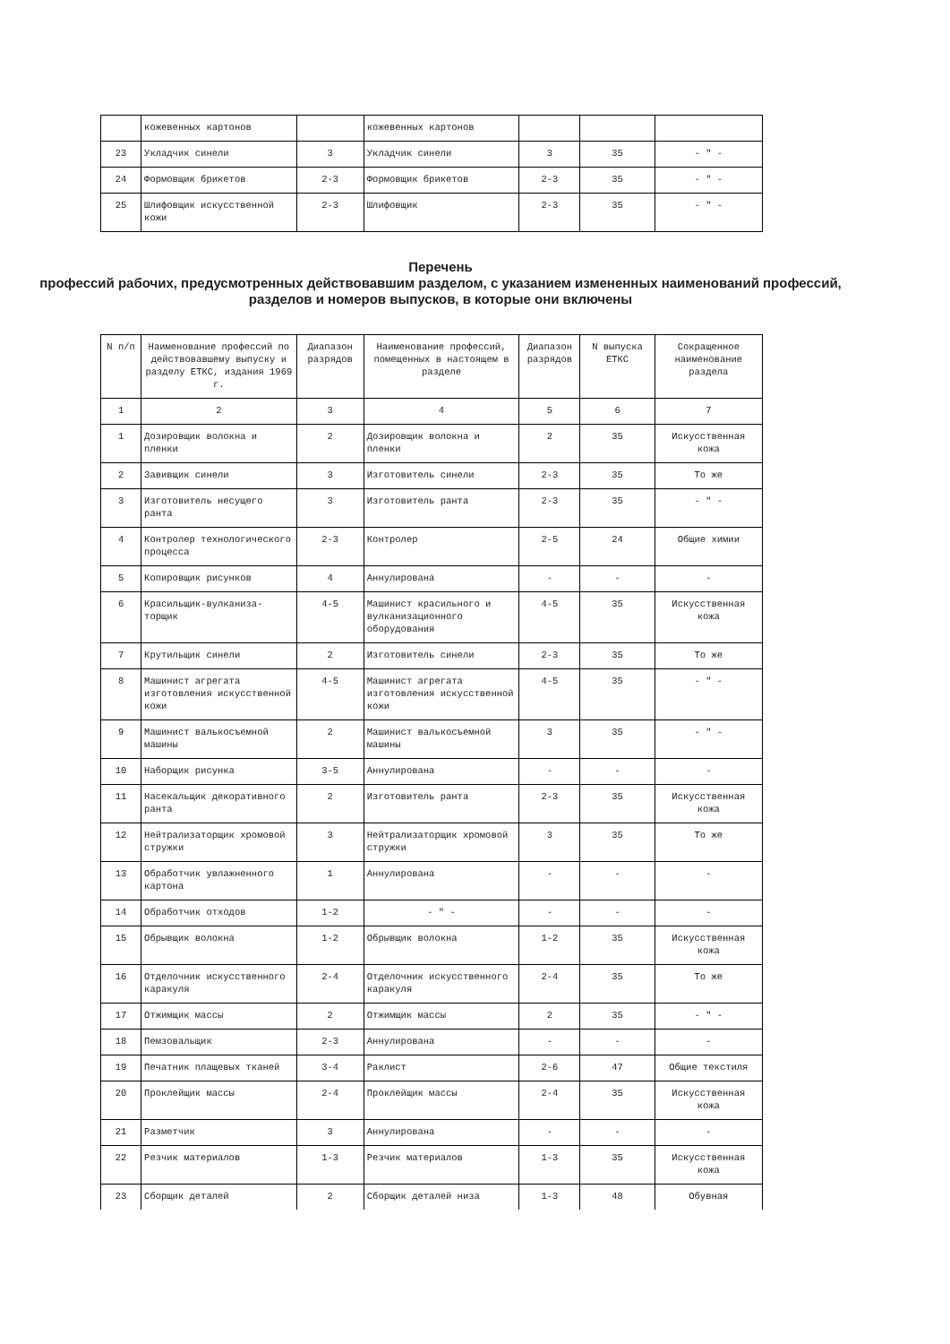| | кожевенных картонов | | кожевенных картонов | | | |
| 23 | Укладчик синели | 3 | Укладчик синели | 3 | 35 | - " - |
| 24 | Формовщик брикетов | 2-3 | Формовщик брикетов | 2-3 | 35 | - " - |
| 25 | Шлифовщик искусственной кожи | 2-3 | Шлифовщик | 2-3 | 35 | - " - |
Перечень
профессий рабочих, предусмотренных действовавшим разделом, с указанием измененных наименований профессий, разделов и номеров выпусков, в которые они включены
| N п/п | Наименование профессий по действовавшему выпуску и разделу ЕТКС, издания 1969 г. | Диапазон разрядов | Наименование профессий, помещенных в настоящем в разделе | Диапазон разрядов | N выпуска ЕТКС | Сокращенное наименование раздела |
| --- | --- | --- | --- | --- | --- | --- |
| 1 | 2 | 3 | 4 | 5 | 6 | 7 |
| 1 | Дозировщик волокна и пленки | 2 | Дозировщик волокна и пленки | 2 | 35 | Искусственная кожа |
| 2 | Завивщик синели | 3 | Изготовитель синели | 2-3 | 35 | То же |
| 3 | Изготовитель несущего ранта | 3 | Изготовитель ранта | 2-3 | 35 | - " - |
| 4 | Контролер технологического процесса | 2-3 | Контролер | 2-5 | 24 | Общие химии |
| 5 | Копировщик рисунков | 4 | Аннулирована | - | - | - |
| 6 | Красильщик-вулканиза-торщик | 4-5 | Машинист красильного и вулканизационного оборудования | 4-5 | 35 | Искусственная кожа |
| 7 | Крутильщик синели | 2 | Изготовитель синели | 2-3 | 35 | То же |
| 8 | Машинист агрегата изготовления искусственной кожи | 4-5 | Машинист агрегата изготовления искусственной кожи | 4-5 | 35 | - " - |
| 9 | Машинист валькосъемной машины | 2 | Машинист валькосъемной машины | 3 | 35 | - " - |
| 10 | Наборщик рисунка | 3-5 | Аннулирована | - | - | - |
| 11 | Насекальщик декоративного ранта | 2 | Изготовитель ранта | 2-3 | 35 | Искусственная кожа |
| 12 | Нейтрализаторщик хромовой стружки | 3 | Нейтрализаторщик хромовой стружки | 3 | 35 | То же |
| 13 | Обработчик увлажненного картона | 1 | Аннулирована | - | - | - |
| 14 | Обработчик отходов | 1-2 | - " - | - | - | - |
| 15 | Обрывщик волокна | 1-2 | Обрывщик волокна | 1-2 | 35 | Искусственная кожа |
| 16 | Отделочник искусственного каракуля | 2-4 | Отделочник искусственного каракуля | 2-4 | 35 | То же |
| 17 | Отжимщик массы | 2 | Отжимщик массы | 2 | 35 | - " - |
| 18 | Пемзовальщик | 2-3 | Аннулирована | - | - | - |
| 19 | Печатник плащевых тканей | 3-4 | Раклист | 2-6 | 47 | Общие текстиля |
| 20 | Проклейщик массы | 2-4 | Проклейщик массы | 2-4 | 35 | Искусственная кожа |
| 21 | Разметчик | 3 | Аннулирована | - | - | - |
| 22 | Резчик материалов | 1-3 | Резчик материалов | 1-3 | 35 | Искусственная кожа |
| 23 | Сборщик деталей | 2 | Сборщик деталей низа | 1-3 | 48 | Обувная |